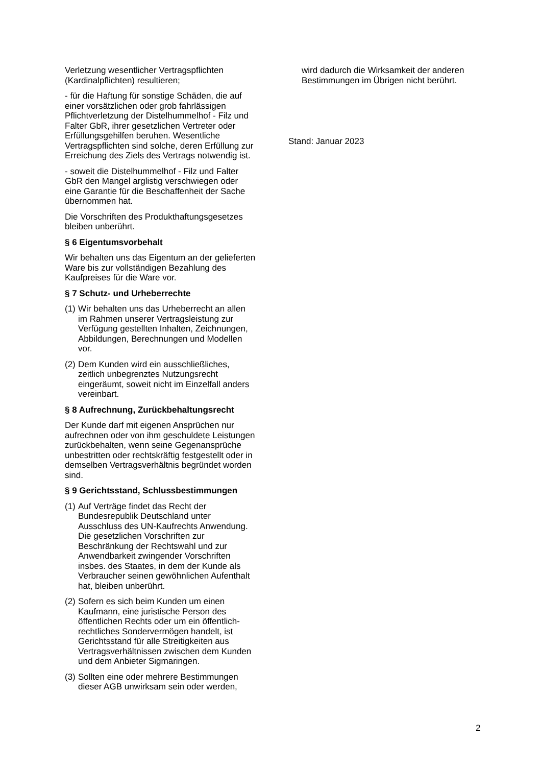Verletzung wesentlicher Vertragspflichten (Kardinalpflichten) resultieren;
- für die Haftung für sonstige Schäden, die auf einer vorsätzlichen oder grob fahrlässigen Pflichtverletzung der Distelhummelhof - Filz und Falter GbR, ihrer gesetzlichen Vertreter oder Erfüllungsgehilfen beruhen. Wesentliche Vertragspflichten sind solche, deren Erfüllung zur Erreichung des Ziels des Vertrags notwendig ist.
- soweit die Distelhummelhof - Filz und Falter GbR den Mangel arglistig verschwiegen oder eine Garantie für die Beschaffenheit der Sache übernommen hat.
Die Vorschriften des Produkthaftungsgesetzes bleiben unberührt.
§ 6 Eigentumsvorbehalt
Wir behalten uns das Eigentum an der gelieferten Ware bis zur vollständigen Bezahlung des Kaufpreises für die Ware vor.
§ 7 Schutz- und Urheberrechte
(1) Wir behalten uns das Urheberrecht an allen im Rahmen unserer Vertragsleistung zur Verfügung gestellten Inhalten, Zeichnungen, Abbildungen, Berechnungen und Modellen vor.
(2) Dem Kunden wird ein ausschließliches, zeitlich unbegrenztes Nutzungsrecht eingeräumt, soweit nicht im Einzelfall anders vereinbart.
§ 8 Aufrechnung, Zurückbehaltungsrecht
Der Kunde darf mit eigenen Ansprüchen nur aufrechnen oder von ihm geschuldete Leistungen zurückbehalten, wenn seine Gegenansprüche unbestritten oder rechtskräftig festgestellt oder in demselben Vertragsverhältnis begründet worden sind.
§ 9 Gerichtsstand, Schlussbestimmungen
(1) Auf Verträge findet das Recht der Bundesrepublik Deutschland unter Ausschluss des UN-Kaufrechts Anwendung. Die gesetzlichen Vorschriften zur Beschränkung der Rechtswahl und zur Anwendbarkeit zwingender Vorschriften insbes. des Staates, in dem der Kunde als Verbraucher seinen gewöhnlichen Aufenthalt hat, bleiben unberührt.
(2) Sofern es sich beim Kunden um einen Kaufmann, eine juristische Person des öffentlichen Rechts oder um ein öffentlich-rechtliches Sondervermögen handelt, ist Gerichtsstand für alle Streitigkeiten aus Vertragsverhältnissen zwischen dem Kunden und dem Anbieter Sigmaringen.
(3) Sollten eine oder mehrere Bestimmungen dieser AGB unwirksam sein oder werden,
wird dadurch die Wirksamkeit der anderen Bestimmungen im Übrigen nicht berührt.
Stand: Januar 2023
2